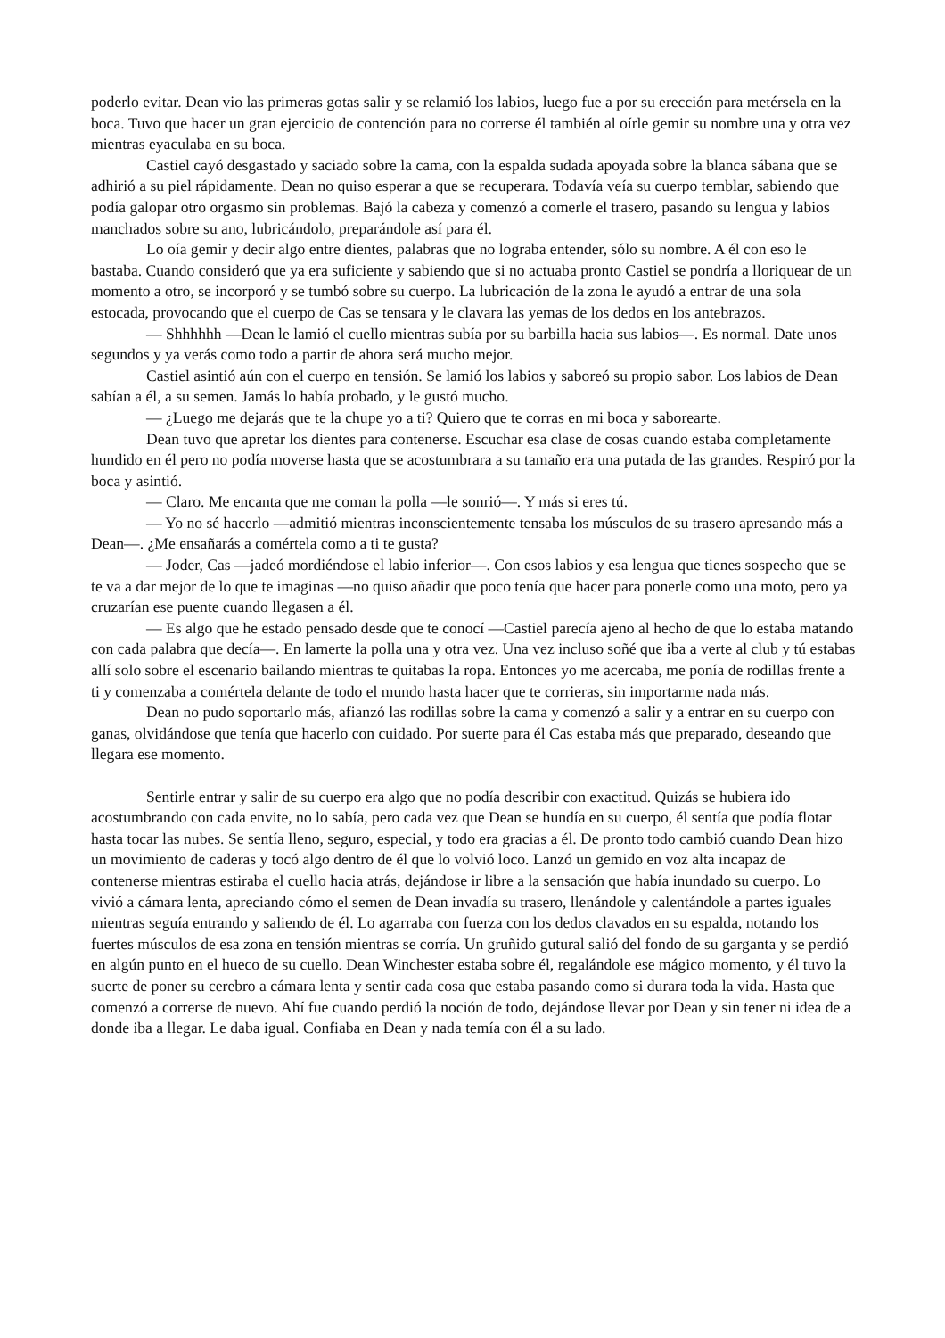poderlo evitar. Dean vio las primeras gotas salir y se relamió los labios, luego fue a por su erección para metérsela en la boca. Tuvo que hacer un gran ejercicio de contención para no correrse él también al oírle gemir su nombre una y otra vez mientras eyaculaba en su boca.
Castiel cayó desgastado y saciado sobre la cama, con la espalda sudada apoyada sobre la blanca sábana que se adhirió a su piel rápidamente. Dean no quiso esperar a que se recuperara. Todavía veía su cuerpo temblar, sabiendo que podía galopar otro orgasmo sin problemas. Bajó la cabeza y comenzó a comerle el trasero, pasando su lengua y labios manchados sobre su ano, lubricándolo, preparándole así para él.
Lo oía gemir y decir algo entre dientes, palabras que no lograba entender, sólo su nombre. A él con eso le bastaba. Cuando consideró que ya era suficiente y sabiendo que si no actuaba pronto Castiel se pondría a lloriquear de un momento a otro, se incorporó y se tumbó sobre su cuerpo. La lubricación de la zona le ayudó a entrar de una sola estocada, provocando que el cuerpo de Cas se tensara y le clavara las yemas de los dedos en los antebrazos.
— Shhhhhh —Dean le lamió el cuello mientras subía por su barbilla hacia sus labios—. Es normal. Date unos segundos y ya verás como todo a partir de ahora será mucho mejor.
Castiel asintió aún con el cuerpo en tensión. Se lamió los labios y saboreó su propio sabor. Los labios de Dean sabían a él, a su semen. Jamás lo había probado, y le gustó mucho.
— ¿Luego me dejarás que te la chupe yo a ti? Quiero que te corras en mi boca y saborearte.
Dean tuvo que apretar los dientes para contenerse. Escuchar esa clase de cosas cuando estaba completamente hundido en él pero no podía moverse hasta que se acostumbrara a su tamaño era una putada de las grandes. Respiró por la boca y asintió.
— Claro. Me encanta que me coman la polla —le sonrió—. Y más si eres tú.
— Yo no sé hacerlo —admitió mientras inconscientemente tensaba los músculos de su trasero apresando más a Dean—. ¿Me ensañarás a comértela como a ti te gusta?
— Joder, Cas —jadeó mordiéndose el labio inferior—. Con esos labios y esa lengua que tienes sospecho que se te va a dar mejor de lo que te imaginas —no quiso añadir que poco tenía que hacer para ponerle como una moto, pero ya cruzarían ese puente cuando llegasen a él.
— Es algo que he estado pensado desde que te conocí —Castiel parecía ajeno al hecho de que lo estaba matando con cada palabra que decía—. En lamerte la polla una y otra vez. Una vez incluso soñé que iba a verte al club y tú estabas allí solo sobre el escenario bailando mientras te quitabas la ropa. Entonces yo me acercaba, me ponía de rodillas frente a ti y comenzaba a comértela delante de todo el mundo hasta hacer que te corrieras, sin importarme nada más.
Dean no pudo soportarlo más, afianzó las rodillas sobre la cama y comenzó a salir y a entrar en su cuerpo con ganas, olvidándose que tenía que hacerlo con cuidado. Por suerte para él Cas estaba más que preparado, deseando que llegara ese momento.
Sentirle entrar y salir de su cuerpo era algo que no podía describir con exactitud. Quizás se hubiera ido acostumbrando con cada envite, no lo sabía, pero cada vez que Dean se hundía en su cuerpo, él sentía que podía flotar hasta tocar las nubes. Se sentía lleno, seguro, especial, y todo era gracias a él. De pronto todo cambió cuando Dean hizo un movimiento de caderas y tocó algo dentro de él que lo volvió loco. Lanzó un gemido en voz alta incapaz de contenerse mientras estiraba el cuello hacia atrás, dejándose ir libre a la sensación que había inundado su cuerpo. Lo vivió a cámara lenta, apreciando cómo el semen de Dean invadía su trasero, llenándole y calentándole a partes iguales mientras seguía entrando y saliendo de él. Lo agarraba con fuerza con los dedos clavados en su espalda, notando los fuertes músculos de esa zona en tensión mientras se corría. Un gruñido gutural salió del fondo de su garganta y se perdió en algún punto en el hueco de su cuello. Dean Winchester estaba sobre él, regalándole ese mágico momento, y él tuvo la suerte de poner su cerebro a cámara lenta y sentir cada cosa que estaba pasando como si durara toda la vida. Hasta que comenzó a correrse de nuevo. Ahí fue cuando perdió la noción de todo, dejándose llevar por Dean y sin tener ni idea de a donde iba a llegar. Le daba igual. Confiaba en Dean y nada temía con él a su lado.